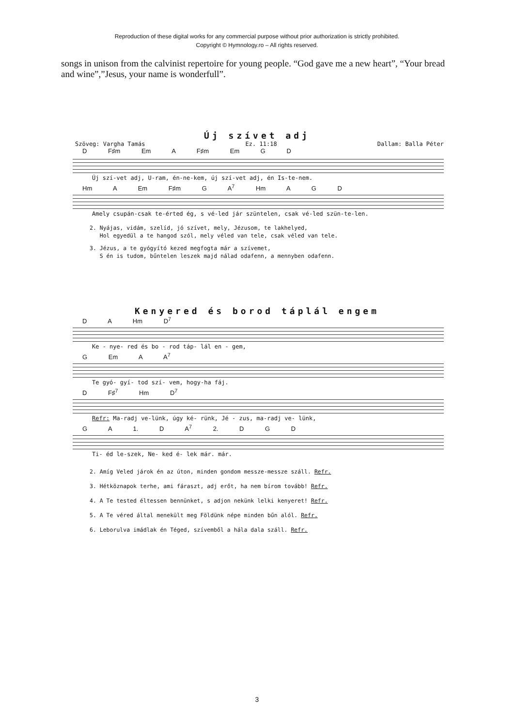Reproduction of these digital works for any commercial purpose without prior authorization is strictly prohibited.
Copyright © Hymnology.ro – All rights reserved.
songs in unison from the calvinist repertoire for young people. “God gave me a new heart”, “Your bread and wine”,”Jesus, your name is wonderfull”.
Új szívet adj
Szöveg: Vargha Tamás Ez. 11:18 Dallam: Balla Péter
D F♯m Em A F♯m Em G D
Új szí-vet adj, U-ram, én-ne-kem, új szí-vet adj, én Is-te-nem.
Hm A Em F♯m G A<sup>7</sup> Hm A G D
Amely csupán-csak te-érted ég, s vé-led jár szüntelen, csak vé-led szün-te-len.
2. Nyájas, vidám, szelíd, jó szívet, mely, Jézusom, te lakhelyed,
Hol egyedül a te hangod szól, mely véled van tele, csak véled van tele.
3. Jézus, a te gyógyító kezed megfogta már a szívemet,
S én is tudom, bűntelen leszek majd nálad odafenn, a mennyben odafenn.
Kenyered és borod táplál engem
D A Hm D<sup>7</sup>
Ke - nye- red és bo - rod táp- lál en - gem,
G Em A A<sup>7</sup>
Te gyó- gyí- tod szí- vem, hogy-ha fáj.
D F♯<sup>7</sup> Hm D<sup>7</sup>
Refr: Ma-radj ve-lünk, úgy ké- rünk, Jé - zus, ma-radj ve- lünk,
G A 1. D A<sup>7</sup> 2. D G D
Ti- éd le-szek, Ne- ked é- lek már. már.
2. Amíg Veled járok én az úton, minden gondom messze-messze száll. Refr.
3. Hétköznapok terhe, ami fáraszt, adj erőt, ha nem bírom tovább! Refr.
4. A Te tested éltessen bennünket, s adjon nekünk lelki kenyeret! Refr.
5. A Te véred által menekült meg Földünk népe minden bűn alól. Refr.
6. Leborulva imádlak én Téged, szívemből a hála dala száll. Refr.
3